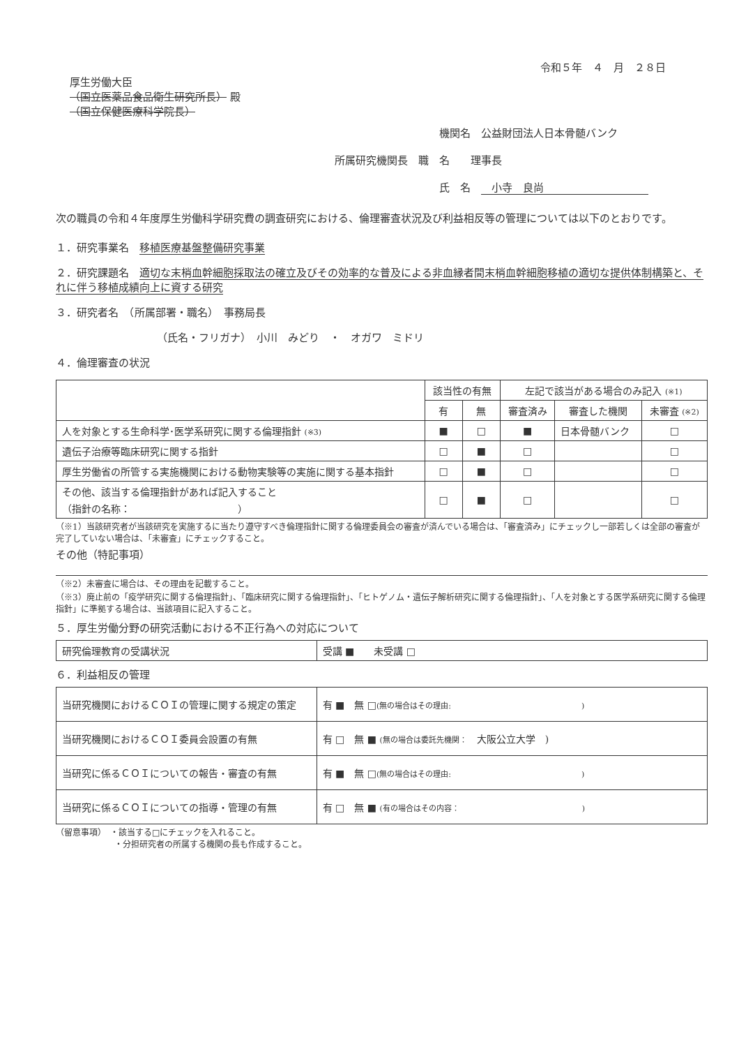令和５年　４　月　２８日
厚生労働大臣
（国立医薬品食品衛生研究所長） 殿
（国立保健医療科学院長）
機関名　公益財団法人日本骨髄バンク
所属研究機関長　職　名　　理事長
氏　名　　小寺　良尚
次の職員の令和４年度厚生労働科学研究費の調査研究における、倫理審査状況及び利益相反等の管理については以下のとおりです。
１．研究事業名　移植医療基盤整備研究事業
２．研究課題名　適切な末梢血幹細胞採取法の確立及びその効率的な普及による非血縁者間末梢血幹細胞移植の適切な提供体制構築と、それに伴う移植成績向上に資する研究
３．研究者名　（所属部署・職名）　事務局長
（氏名・フリガナ）　小川　みどり　・　オガワ　ミドリ
４．倫理審査の状況
| | 該当性の有無 | | 左記で該当がある場合のみ記入 (※1) | | |
| --- | --- | --- | --- | --- | --- |
| | 有 | 無 | 審査済み | 審査した機関 | 未審査 (※2) |
| 人を対象とする生命科学･医学系研究に関する倫理指針 (※3) | ■ | □ | ■ | 日本骨髄バンク | □ |
| 遺伝子治療等臨床研究に関する指針 | □ | ■ | □ | | □ |
| 厚生労働省の所管する実施機関における動物実験等の実施に関する基本指針 | □ | ■ | □ | | □ |
| その他、該当する倫理指針があれば記入すること （指針の名称： ） | □ | ■ | □ | | □ |
（※1）当該研究者が当該研究を実施するに当たり遵守すべき倫理指針に関する倫理委員会の審査が済んでいる場合は、「審査済み」にチェックし一部若しくは全部の審査が完了していない場合は、「未審査」にチェックすること。
その他（特記事項）
（※2）未審査に場合は、その理由を記載すること。
（※3）廃止前の「疫学研究に関する倫理指針」、「臨床研究に関する倫理指針」、「ヒトゲノム・遺伝子解析研究に関する倫理指針」、「人を対象とする医学系研究に関する倫理指針」に準拠する場合は、当該項目に記入すること。
５．厚生労働分野の研究活動における不正行為への対応について
| 研究倫理教育の受講状況 | 受講 ■ 未受講 □ |
６．利益相反の管理
| 当研究機関におけるＣＯＩの管理に関する規定の策定 | 有 ■ 無 □ (無の場合はその理由: ) |
| 当研究機関におけるＣＯＩ委員会設置の有無 | 有 □ 無 ■ (無の場合は委託先機関： 大阪公立大学 ) |
| 当研究に係るＣＯＩについての報告・審査の有無 | 有 ■ 無 □ (無の場合はその理由: ) |
| 当研究に係るＣＯＩについての指導・管理の有無 | 有 □ 無 ■ (有の場合はその内容： ) |
（留意事項）　・該当する□にチェックを入れること。
　　　　　　　・分担研究者の所属する機関の長も作成すること。